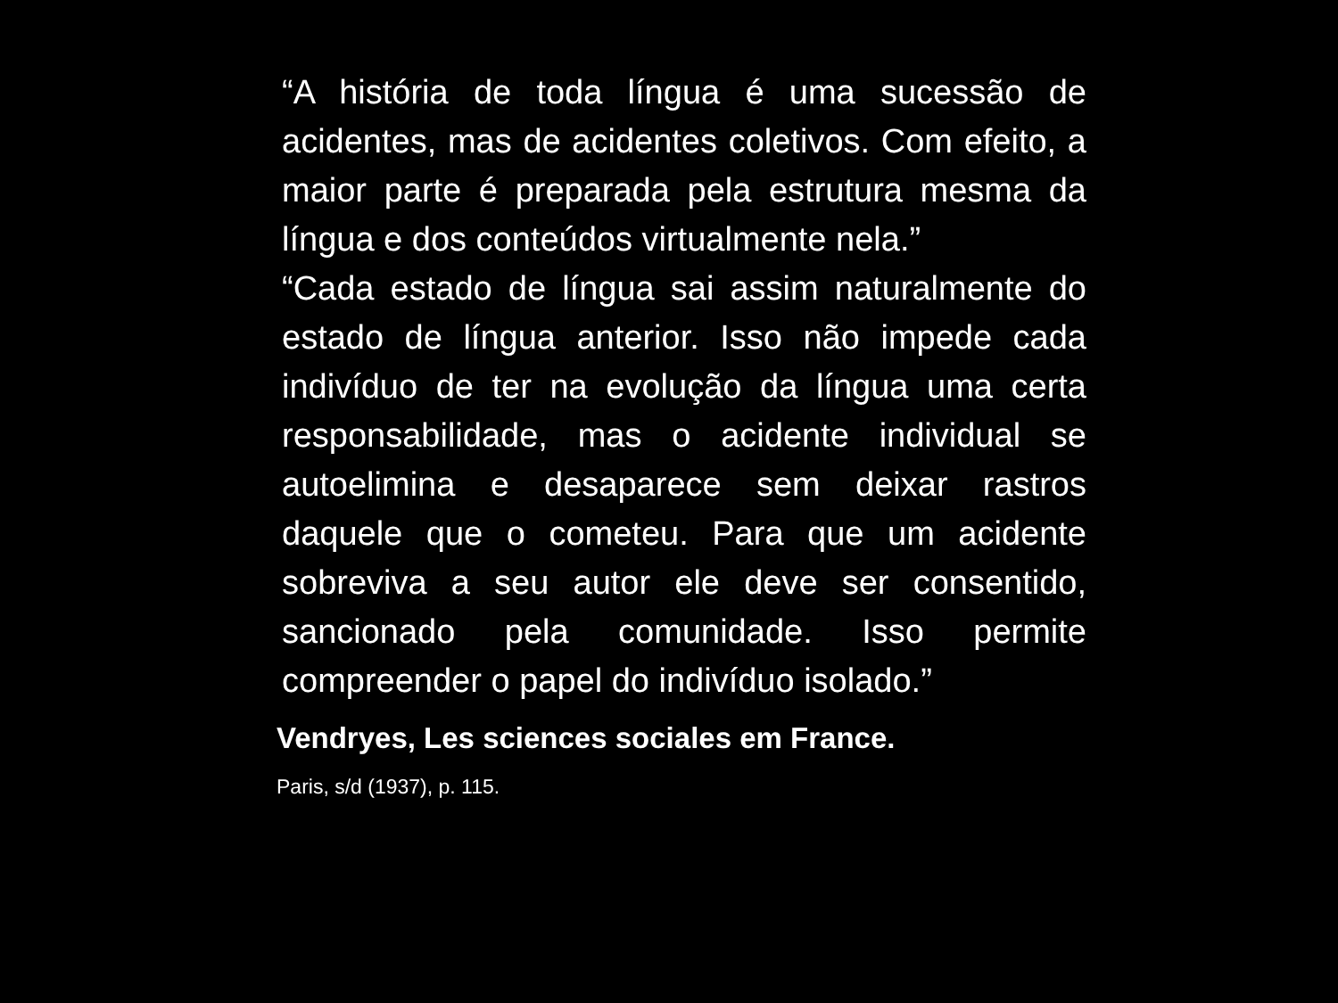“A história de toda língua é uma sucessão de acidentes, mas de acidentes coletivos. Com efeito, a maior parte é preparada pela estrutura mesma da língua e dos conteúdos virtualmente nela.”
“Cada estado de língua sai assim naturalmente do estado de língua anterior. Isso não impede cada indivíduo de ter na evolução da língua uma certa responsabilidade, mas o acidente individual se autoelimina e desaparece sem deixar rastros daquele que o cometeu. Para que um acidente sobreviva a seu autor ele deve ser consentido, sancionado pela comunidade. Isso permite compreender o papel do indivíduo isolado.”
Vendryes, Les sciences sociales em France.
Paris, s/d (1937), p. 115.